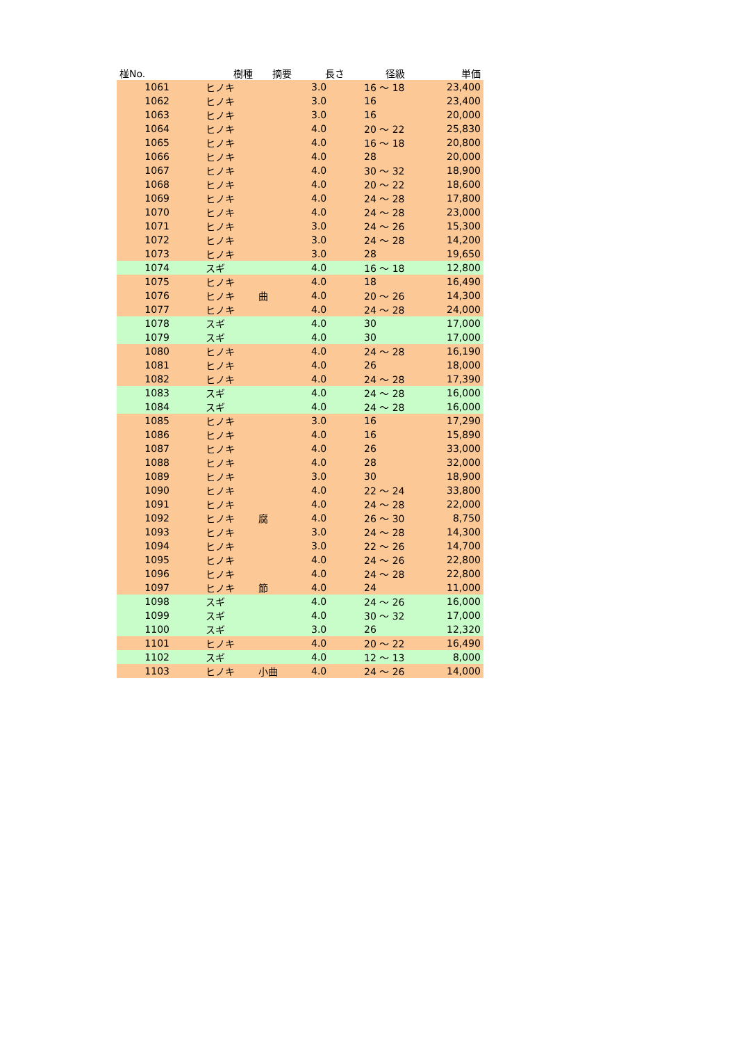| 椪No. | 樹種 | 摘要 | 長さ | 径級 | 単価 |
| --- | --- | --- | --- | --- | --- |
| 1061 | ヒノキ | | 3.0 | 16 〜 18 | 23,400 |
| 1062 | ヒノキ | | 3.0 | 16 | 23,400 |
| 1063 | ヒノキ | | 3.0 | 16 | 20,000 |
| 1064 | ヒノキ | | 4.0 | 20 〜 22 | 25,830 |
| 1065 | ヒノキ | | 4.0 | 16 〜 18 | 20,800 |
| 1066 | ヒノキ | | 4.0 | 28 | 20,000 |
| 1067 | ヒノキ | | 4.0 | 30 〜 32 | 18,900 |
| 1068 | ヒノキ | | 4.0 | 20 〜 22 | 18,600 |
| 1069 | ヒノキ | | 4.0 | 24 〜 28 | 17,800 |
| 1070 | ヒノキ | | 4.0 | 24 〜 28 | 23,000 |
| 1071 | ヒノキ | | 3.0 | 24 〜 26 | 15,300 |
| 1072 | ヒノキ | | 3.0 | 24 〜 28 | 14,200 |
| 1073 | ヒノキ | | 3.0 | 28 | 19,650 |
| 1074 | スギ | | 4.0 | 16 〜 18 | 12,800 |
| 1075 | ヒノキ | | 4.0 | 18 | 16,490 |
| 1076 | ヒノキ | 曲 | 4.0 | 20 〜 26 | 14,300 |
| 1077 | ヒノキ | | 4.0 | 24 〜 28 | 24,000 |
| 1078 | スギ | | 4.0 | 30 | 17,000 |
| 1079 | スギ | | 4.0 | 30 | 17,000 |
| 1080 | ヒノキ | | 4.0 | 24 〜 28 | 16,190 |
| 1081 | ヒノキ | | 4.0 | 26 | 18,000 |
| 1082 | ヒノキ | | 4.0 | 24 〜 28 | 17,390 |
| 1083 | スギ | | 4.0 | 24 〜 28 | 16,000 |
| 1084 | スギ | | 4.0 | 24 〜 28 | 16,000 |
| 1085 | ヒノキ | | 3.0 | 16 | 17,290 |
| 1086 | ヒノキ | | 4.0 | 16 | 15,890 |
| 1087 | ヒノキ | | 4.0 | 26 | 33,000 |
| 1088 | ヒノキ | | 4.0 | 28 | 32,000 |
| 1089 | ヒノキ | | 3.0 | 30 | 18,900 |
| 1090 | ヒノキ | | 4.0 | 22 〜 24 | 33,800 |
| 1091 | ヒノキ | | 4.0 | 24 〜 28 | 22,000 |
| 1092 | ヒノキ | 腐 | 4.0 | 26 〜 30 | 8,750 |
| 1093 | ヒノキ | | 3.0 | 24 〜 28 | 14,300 |
| 1094 | ヒノキ | | 3.0 | 22 〜 26 | 14,700 |
| 1095 | ヒノキ | | 4.0 | 24 〜 26 | 22,800 |
| 1096 | ヒノキ | | 4.0 | 24 〜 28 | 22,800 |
| 1097 | ヒノキ | 節 | 4.0 | 24 | 11,000 |
| 1098 | スギ | | 4.0 | 24 〜 26 | 16,000 |
| 1099 | スギ | | 4.0 | 30 〜 32 | 17,000 |
| 1100 | スギ | | 3.0 | 26 | 12,320 |
| 1101 | ヒノキ | | 4.0 | 20 〜 22 | 16,490 |
| 1102 | スギ | | 4.0 | 12 〜 13 | 8,000 |
| 1103 | ヒノキ | 小曲 | 4.0 | 24 〜 26 | 14,000 |